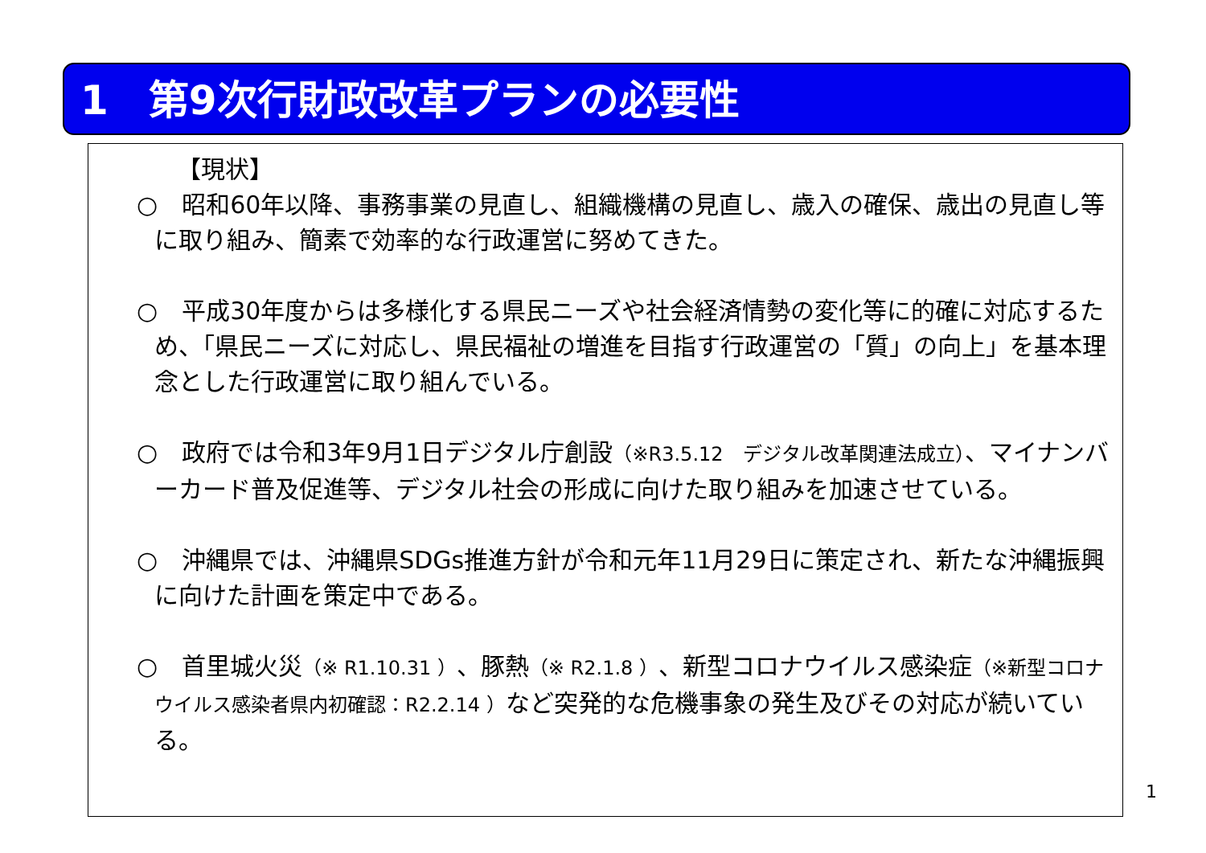1　第9次行財政改革プランの必要性
【現状】
○　昭和60年以降、事務事業の見直し、組織機構の見直し、歳入の確保、歳出の見直し等に取り組み、簡素で効率的な行政運営に努めてきた。
○　平成30年度からは多様化する県民ニーズや社会経済情勢の変化等に的確に対応するため、「県民ニーズに対応し、県民福祉の増進を目指す行政運営の「質」の向上」を基本理念とした行政運営に取り組んでいる。
○　政府では令和3年9月1日デジタル庁創設（※R3.5.12　デジタル改革関連法成立）、マイナンバーカード普及促進等、デジタル社会の形成に向けた取り組みを加速させている。
○　沖縄県では、沖縄県SDGs推進方針が令和元年11月29日に策定され、新たな沖縄振興に向けた計画を策定中である。
○　首里城火災（※ R1.10.31 ）、豚熱（※ R2.1.8 ）、新型コロナウイルス感染症（※新型コロナウイルス感染者県内初確認：R2.2.14 ）など突発的な危機事象の発生及びその対応が続いている。
1